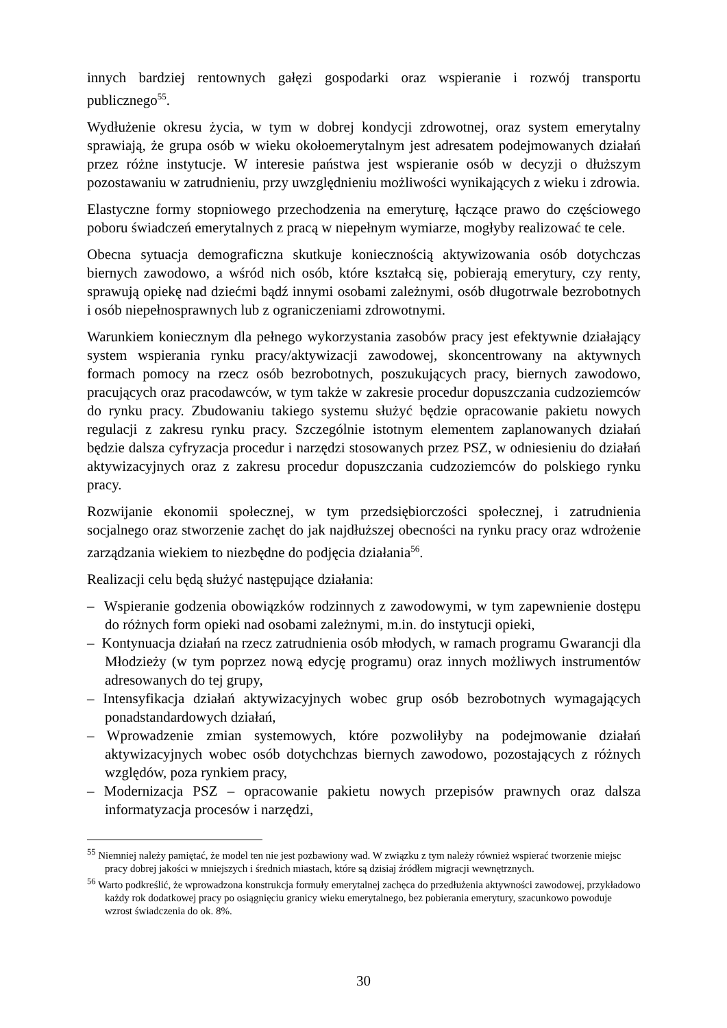innych bardziej rentownych gałęzi gospodarki oraz wspieranie i rozwój transportu publicznego<sup>55</sup>.
Wydłużenie okresu życia, w tym w dobrej kondycji zdrowotnej, oraz system emerytalny sprawiają, że grupa osób w wieku okołoemerytalnym jest adresatem podejmowanych działań przez różne instytucje. W interesie państwa jest wspieranie osób w decyzji o dłuższym pozostawaniu w zatrudnieniu, przy uwzględnieniu możliwości wynikających z wieku i zdrowia.
Elastyczne formy stopniowego przechodzenia na emeryturę, łączące prawo do częściowego poboru świadczeń emerytalnych z pracą w niepełnym wymiarze, mogłyby realizować te cele.
Obecna sytuacja demograficzna skutkuje koniecznością aktywizowania osób dotychczas biernych zawodowo, a wśród nich osób, które kształcą się, pobierają emerytury, czy renty, sprawują opiekę nad dziećmi bądź innymi osobami zależnymi, osób długotrwale bezrobotnych i osób niepełnosprawnych lub z ograniczeniami zdrowotnymi.
Warunkiem koniecznym dla pełnego wykorzystania zasobów pracy jest efektywnie działający system wspierania rynku pracy/aktywizacji zawodowej, skoncentrowany na aktywnych formach pomocy na rzecz osób bezrobotnych, poszukujących pracy, biernych zawodowo, pracujących oraz pracodawców, w tym także w zakresie procedur dopuszczania cudzoziemców do rynku pracy. Zbudowaniu takiego systemu służyć będzie opracowanie pakietu nowych regulacji z zakresu rynku pracy. Szczególnie istotnym elementem zaplanowanych działań będzie dalsza cyfryzacja procedur i narzędzi stosowanych przez PSZ, w odniesieniu do działań aktywizacyjnych oraz z zakresu procedur dopuszczania cudzoziemców do polskiego rynku pracy.
Rozwijanie ekonomii społecznej, w tym przedsiębiorczości społecznej, i zatrudnienia socjalnego oraz stworzenie zachęt do jak najdłuższej obecności na rynku pracy oraz wdrożenie zarządzania wiekiem to niezbędne do podjęcia działania<sup>56</sup>.
Realizacji celu będą służyć następujące działania:
– Wspieranie godzenia obowiązków rodzinnych z zawodowymi, w tym zapewnienie dostępu do różnych form opieki nad osobami zależnymi, m.in. do instytucji opieki,
– Kontynuacja działań na rzecz zatrudnienia osób młodych, w ramach programu Gwarancji dla Młodzieży (w tym poprzez nową edycję programu) oraz innych możliwych instrumentów adresowanych do tej grupy,
– Intensyfikacja działań aktywizacyjnych wobec grup osób bezrobotnych wymagających ponadstandardowych działań,
– Wprowadzenie zmian systemowych, które pozwoliłyby na podejmowanie działań aktywizacyjnych wobec osób dotychchzas biernych zawodowo, pozostających z różnych względów, poza rynkiem pracy,
– Modernizacja PSZ – opracowanie pakietu nowych przepisów prawnych oraz dalsza informatyzacja procesów i narzędzi,
<sup>55</sup> Niemniej należy pamiętać, że model ten nie jest pozbawiony wad. W związku z tym należy również wspierać tworzenie miejsc pracy dobrej jakości w mniejszych i średnich miastach, które są dzisiaj źródłem migracji wewnętrznych.
<sup>56</sup> Warto podkreślić, że wprowadzona konstrukcja formuły emerytalnej zachęca do przedłużenia aktywności zawodowej, przykładowo każdy rok dodatkowej pracy po osiągnięciu granicy wieku emerytalnego, bez pobierania emerytury, szacunkowo powoduje wzrost świadczenia do ok. 8%.
30